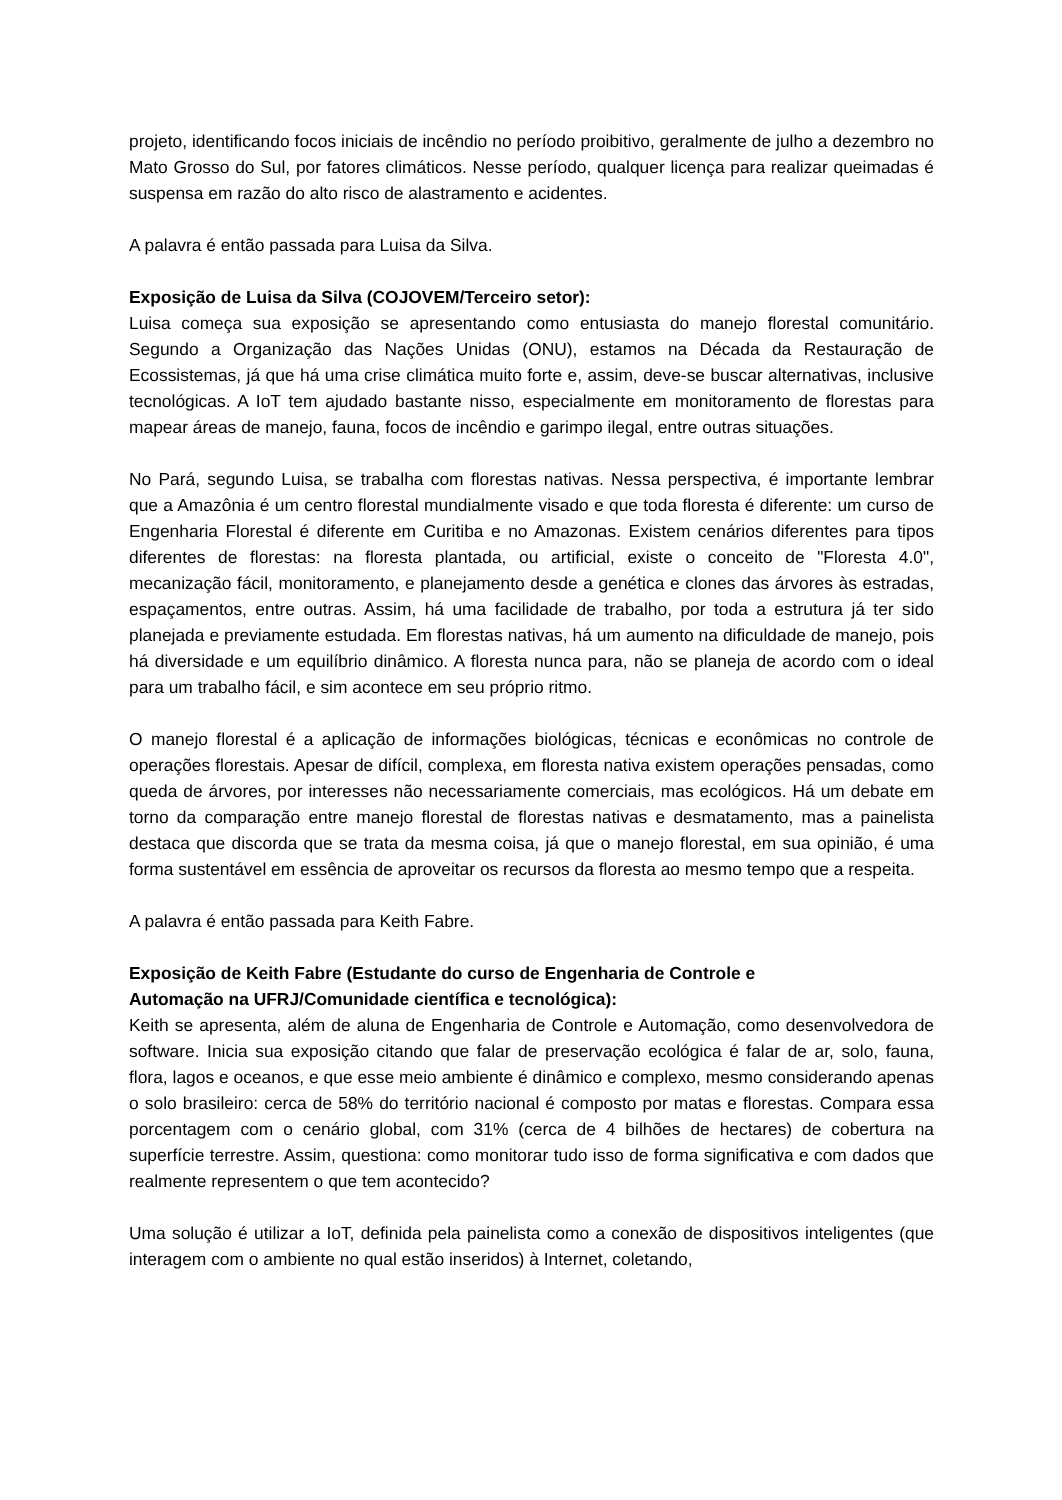projeto, identificando focos iniciais de incêndio no período proibitivo, geralmente de julho a dezembro no Mato Grosso do Sul, por fatores climáticos. Nesse período, qualquer licença para realizar queimadas é suspensa em razão do alto risco de alastramento e acidentes.
A palavra é então passada para Luisa da Silva.
Exposição de Luisa da Silva (COJOVEM/Terceiro setor):
Luisa começa sua exposição se apresentando como entusiasta do manejo florestal comunitário. Segundo a Organização das Nações Unidas (ONU), estamos na Década da Restauração de Ecossistemas, já que há uma crise climática muito forte e, assim, deve-se buscar alternativas, inclusive tecnológicas. A IoT tem ajudado bastante nisso, especialmente em monitoramento de florestas para mapear áreas de manejo, fauna, focos de incêndio e garimpo ilegal, entre outras situações.
No Pará, segundo Luisa, se trabalha com florestas nativas. Nessa perspectiva, é importante lembrar que a Amazônia é um centro florestal mundialmente visado e que toda floresta é diferente: um curso de Engenharia Florestal é diferente em Curitiba e no Amazonas. Existem cenários diferentes para tipos diferentes de florestas: na floresta plantada, ou artificial, existe o conceito de "Floresta 4.0", mecanização fácil, monitoramento, e planejamento desde a genética e clones das árvores às estradas, espaçamentos, entre outras. Assim, há uma facilidade de trabalho, por toda a estrutura já ter sido planejada e previamente estudada. Em florestas nativas, há um aumento na dificuldade de manejo, pois há diversidade e um equilíbrio dinâmico. A floresta nunca para, não se planeja de acordo com o ideal para um trabalho fácil, e sim acontece em seu próprio ritmo.
O manejo florestal é a aplicação de informações biológicas, técnicas e econômicas no controle de operações florestais. Apesar de difícil, complexa, em floresta nativa existem operações pensadas, como queda de árvores, por interesses não necessariamente comerciais, mas ecológicos. Há um debate em torno da comparação entre manejo florestal de florestas nativas e desmatamento, mas a painelista destaca que discorda que se trata da mesma coisa, já que o manejo florestal, em sua opinião, é uma forma sustentável em essência de aproveitar os recursos da floresta ao mesmo tempo que a respeita.
A palavra é então passada para Keith Fabre.
Exposição de Keith Fabre (Estudante do curso de Engenharia de Controle e
Automação na UFRJ/Comunidade científica e tecnológica):
Keith se apresenta, além de aluna de Engenharia de Controle e Automação, como desenvolvedora de software. Inicia sua exposição citando que falar de preservação ecológica é falar de ar, solo, fauna, flora, lagos e oceanos, e que esse meio ambiente é dinâmico e complexo, mesmo considerando apenas o solo brasileiro: cerca de 58% do território nacional é composto por matas e florestas. Compara essa porcentagem com o cenário global, com 31% (cerca de 4 bilhões de hectares) de cobertura na superfície terrestre. Assim, questiona: como monitorar tudo isso de forma significativa e com dados que realmente representem o que tem acontecido?
Uma solução é utilizar a IoT, definida pela painelista como a conexão de dispositivos inteligentes (que interagem com o ambiente no qual estão inseridos) à Internet, coletando,